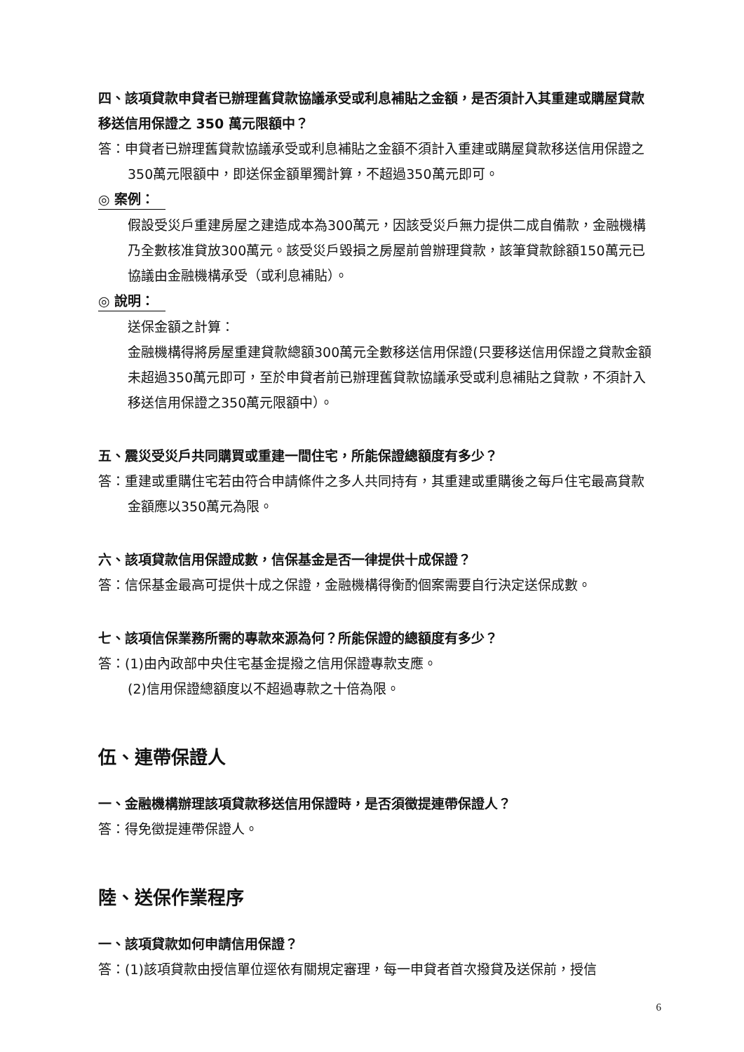四、該項貸款申貸者已辦理舊貸款協議承受或利息補貼之金額，是否須計入其重建或購屋貸款移送信用保證之 350 萬元限額中？
答：申貸者已辦理舊貸款協議承受或利息補貼之金額不須計入重建或購屋貸款移送信用保證之350萬元限額中，即送保金額單獨計算，不超過350萬元即可。
◎ 案例：
假設受災戶重建房屋之建造成本為300萬元，因該受災戶無力提供二成自備款，金融機構乃全數核准貸放300萬元。該受災戶毀損之房屋前曾辦理貸款，該筆貸款餘額150萬元已協議由金融機構承受（或利息補貼）。
◎ 說明：
送保金額之計算：
金融機構得將房屋重建貸款總額300萬元全數移送信用保證(只要移送信用保證之貸款金額未超過350萬元即可，至於申貸者前已辦理舊貸款協議承受或利息補貼之貸款，不須計入移送信用保證之350萬元限額中）。
五、震災受災戶共同購買或重建一間住宅，所能保證總額度有多少？
答：重建或重購住宅若由符合申請條件之多人共同持有，其重建或重購後之每戶住宅最高貸款金額應以350萬元為限。
六、該項貸款信用保證成數，信保基金是否一律提供十成保證？
答：信保基金最高可提供十成之保證，金融機構得衡酌個案需要自行決定送保成數。
七、該項信保業務所需的專款來源為何？所能保證的總額度有多少？
答：(1)由內政部中央住宅基金提撥之信用保證專款支應。
(2)信用保證總額度以不超過專款之十倍為限。
伍、連帶保證人
一、金融機構辦理該項貸款移送信用保證時，是否須徵提連帶保證人？
答：得免徵提連帶保證人。
陸、送保作業程序
一、該項貸款如何申請信用保證？
答：(1)該項貸款由授信單位逕依有關規定審理，每一申貸者首次撥貸及送保前，授信
6